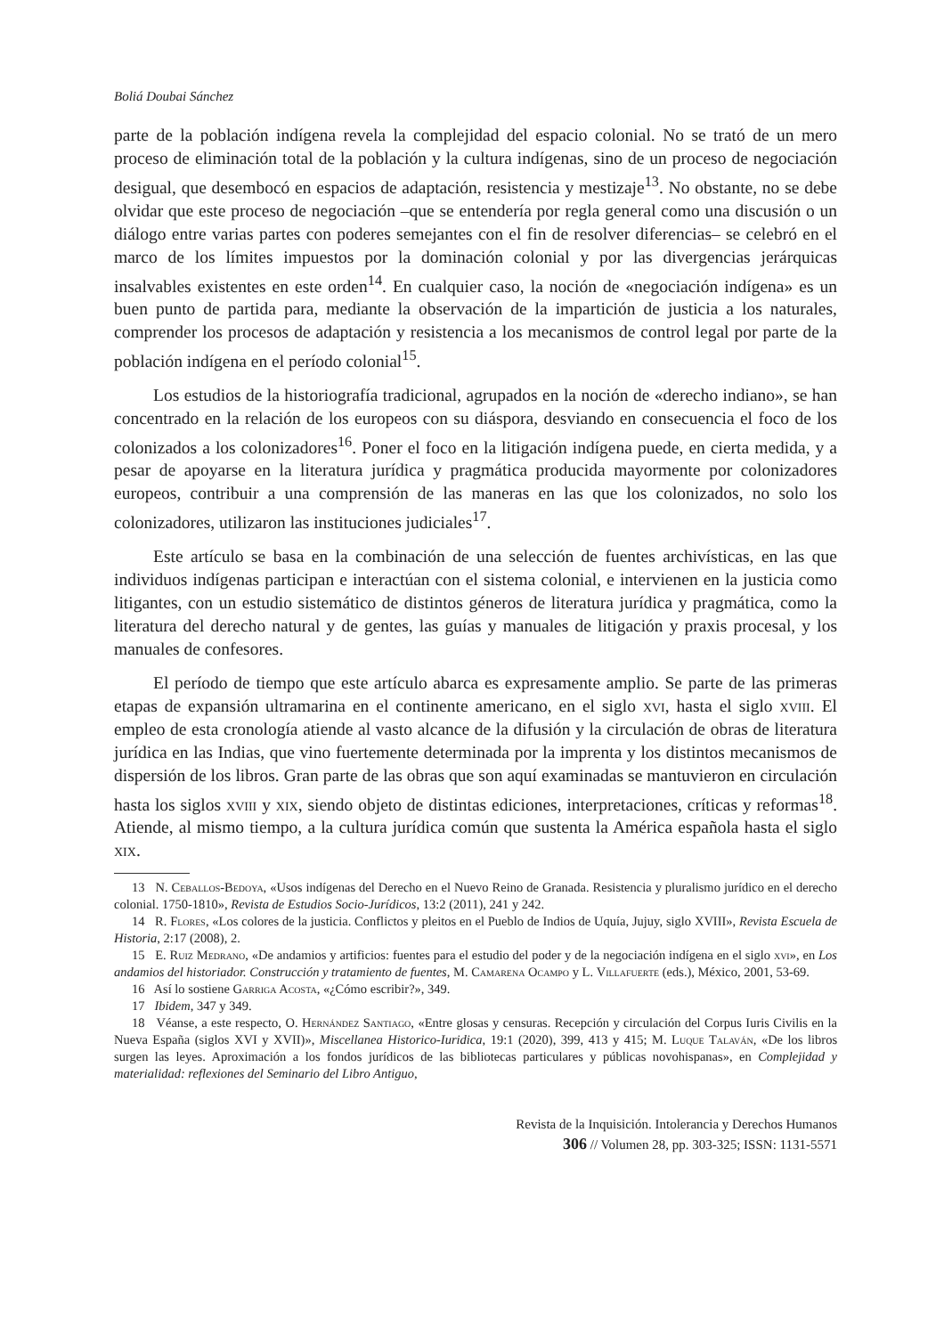Boliá Doubai Sánchez
parte de la población indígena revela la complejidad del espacio colonial. No se trató de un mero proceso de eliminación total de la población y la cultura indígenas, sino de un proceso de negociación desigual, que desembocó en espacios de adaptación, resistencia y mestizaje<sup>13</sup>. No obstante, no se debe olvidar que este proceso de negociación –que se entendería por regla general como una discusión o un diálogo entre varias partes con poderes semejantes con el fin de resolver diferencias– se celebró en el marco de los límites impuestos por la dominación colonial y por las divergencias jerárquicas insalvables existentes en este orden<sup>14</sup>. En cualquier caso, la noción de «negociación indígena» es un buen punto de partida para, mediante la observación de la impartición de justicia a los naturales, comprender los procesos de adaptación y resistencia a los mecanismos de control legal por parte de la población indígena en el período colonial<sup>15</sup>.
Los estudios de la historiografía tradicional, agrupados en la noción de «derecho indiano», se han concentrado en la relación de los europeos con su diáspora, desviando en consecuencia el foco de los colonizados a los colonizadores<sup>16</sup>. Poner el foco en la litigación indígena puede, en cierta medida, y a pesar de apoyarse en la literatura jurídica y pragmática producida mayormente por colonizadores europeos, contribuir a una comprensión de las maneras en las que los colonizados, no solo los colonizadores, utilizaron las instituciones judiciales<sup>17</sup>.
Este artículo se basa en la combinación de una selección de fuentes archivísticas, en las que individuos indígenas participan e interactúan con el sistema colonial, e intervienen en la justicia como litigantes, con un estudio sistemático de distintos géneros de literatura jurídica y pragmática, como la literatura del derecho natural y de gentes, las guías y manuales de litigación y praxis procesal, y los manuales de confesores.
El período de tiempo que este artículo abarca es expresamente amplio. Se parte de las primeras etapas de expansión ultramarina en el continente americano, en el siglo xvi, hasta el siglo xviii. El empleo de esta cronología atiende al vasto alcance de la difusión y la circulación de obras de literatura jurídica en las Indias, que vino fuertemente determinada por la imprenta y los distintos mecanismos de dispersión de los libros. Gran parte de las obras que son aquí examinadas se mantuvieron en circulación hasta los siglos xviii y xix, siendo objeto de distintas ediciones, interpretaciones, críticas y reformas<sup>18</sup>. Atiende, al mismo tiempo, a la cultura jurídica común que sustenta la América española hasta el siglo xix.
13 N. Ceballos-Bedoya, «Usos indígenas del Derecho en el Nuevo Reino de Granada. Resistencia y pluralismo jurídico en el derecho colonial. 1750-1810», Revista de Estudios Socio-Jurídicos, 13:2 (2011), 241 y 242.
14 R. Flores, «Los colores de la justicia. Conflictos y pleitos en el Pueblo de Indios de Uquía, Jujuy, siglo XVIII», Revista Escuela de Historia, 2:17 (2008), 2.
15 E. Ruiz Medrano, «De andamios y artificios: fuentes para el estudio del poder y de la negociación indígena en el siglo xvi», en Los andamios del historiador. Construcción y tratamiento de fuentes, M. Camarena Ocampo y L. Villafuerte (eds.), México, 2001, 53-69.
16 Así lo sostiene Garriga Acosta, «¿Cómo escribir?», 349.
17 Ibidem, 347 y 349.
18 Véanse, a este respecto, O. Hernández Santiago, «Entre glosas y censuras. Recepción y circulación del Corpus Iuris Civilis en la Nueva España (siglos XVI y XVII)», Miscellanea Historico-Iuridica, 19:1 (2020), 399, 413 y 415; M. Luque Talaván, «De los libros surgen las leyes. Aproximación a los fondos jurídicos de las bibliotecas particulares y públicas novohispanas», en Complejidad y materialidad: reflexiones del Seminario del Libro Antiguo,
Revista de la Inquisición. Intolerancia y Derechos Humanos
306 // Volumen 28, pp. 303-325; ISSN: 1131-5571